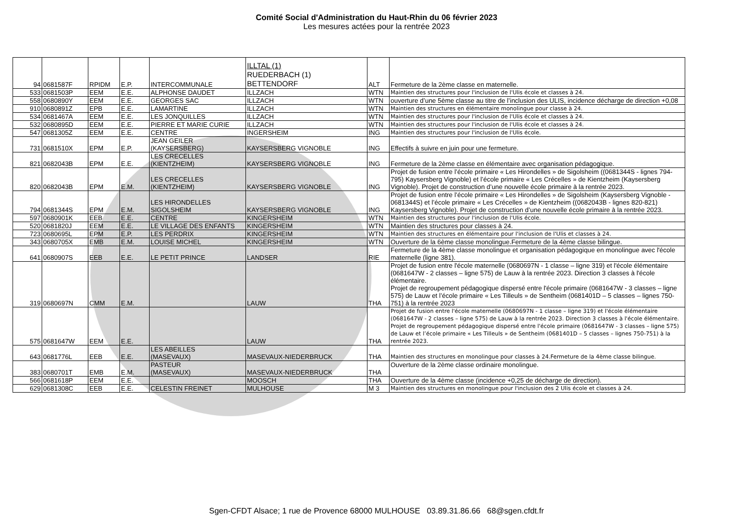Comité Social d'Administration du Haut-Rhin du 06 février 2023
Les mesures actées pour la rentrée 2023
| 94 | 0681587F | RPIDM | E.P. | INTERCOMMUNALE | ILLTAL (1) RUEDERBACH (1) BETTENDORF | ALT | Fermeture de la 2ème classe en maternelle. |
| 533 | 0681503P | EEM | E.E. | ALPHONSE DAUDET | ILLZACH | WTN | Maintien des structures pour l'inclusion de l'Ulis école et classes à 24. |
| 558 | 0680890Y | EEM | E.E. | GEORGES SAC | ILLZACH | WTN | ouverture d’une 5ème classe au titre de l’inclusion des ULIS, incidence décharge de direction +0,08 |
| 910 | 0680891Z | EPB | E.E. | LAMARTINE | ILLZACH | WTN | Maintien des structures en élémentaire monolingue pour classe à 24. |
| 534 | 0681467A | EEM | E.E. | LES JONQUILLES | ILLZACH | WTN | Maintien des structures pour l'inclusion de l'Ulis école et classes à 24. |
| 532 | 0680895D | EEM | E.E. | PIERRE ET MARIE CURIE | ILLZACH | WTN | Maintien des structures pour l'inclusion de l'Ulis école et classes à 24. |
| 547 | 0681305Z | EEM | E.E. | CENTRE | INGERSHEIM | ING | Maintien des structures pour l'inclusion de l'Ulis école. |
| 731 | 0681510X | EPM | E.P. | JEAN GEILER (KAYSERSBERG) | KAYSERSBERG VIGNOBLE | ING | Effectifs à suivre en juin pour une fermeture. |
| 821 | 0682043B | EPM | E.E. | LES CRECELLES (KIENTZHEIM) | KAYSERSBERG VIGNOBLE | ING | Fermeture de la 2ème classe en élémentaire avec organisation pédagogique. |
| 820 | 0682043B | EPM | E.M. | LES CRECELLES (KIENTZHEIM) | KAYSERSBERG VIGNOBLE | ING | Projet de fusion entre l’école primaire « Les Hirondelles » de Sigolsheim ((0681344S - lignes 794-795) Kaysersberg Vignoble) et l’école primaire « Les Crécelles » de Kientzheim (Kaysersberg Vignoble). Projet de construction d’une nouvelle école primaire à la rentrée 2023. |
| 794 | 0681344S | EPM | E.M. | LES HIRONDELLES SIGOLSHEIM | KAYSERSBERG VIGNOBLE | ING | Projet de fusion entre l’école primaire « Les Hirondelles » de Sigolsheim (Kaysersberg Vignoble - 0681344S) et l’école primaire « Les Crécelles » de Kientzheim ((0682043B - lignes 820-821) Kaysersberg Vignoble). Projet de construction d’une nouvelle école primaire à la rentrée 2023. |
| 597 | 0680901K | EEB | E.E. | CENTRE | KINGERSHEIM | WTN | Maintien des structures pour l'inclusion de l'Ulis école. |
| 520 | 0681820J | EEM | E.E. | LE VILLAGE DES ENFANTS | KINGERSHEIM | WTN | Maintien des structures pour classes à 24. |
| 723 | 0680695L | EPM | E.P. | LES PERDRIX | KINGERSHEIM | WTN | Maintien des structures en élémentaire pour l'inclusion de l'Ulis et classes à 24. |
| 343 | 0680705X | EMB | E.M. | LOUISE MICHEL | KINGERSHEIM | WTN | Ouverture de la 6ème classe monolingue.Fermeture de la 4ème classe bilingue. |
| 641 | 0680907S | EEB | E.E. | LE PETIT PRINCE | LANDSER | RIE | Fermeture de la 4ème classe monolingue et organisation pédagogique en monolingue avec l'école maternelle (ligne 381). |
| 319 | 0680697N | CMM | E.M. | | LAUW | THA | Projet de fusion entre l'école maternelle (0680697N - 1 classe – ligne 319) et l'école élémentaire (0681647W - 2 classes – ligne 575) de Lauw à la rentrée 2023. Direction 3 classes à l'école élémentaire. Projet de regroupement pédagogique dispersé entre l'école primaire (0681647W - 3 classes – ligne 575) de Lauw et l’école primaire « Les Tilleuls » de Sentheim (0681401D – 5 classes – lignes 750-751) à la rentrée 2023 |
| 575 | 0681647W | EEM | E.E. | | LAUW | THA | Projet de fusion entre l'école maternelle (0680697N - 1 classe – ligne 319) et l'école élémentaire (0681647W - 2 classes – ligne 575) de Lauw à la rentrée 2023. Direction 3 classes à l'école élémentaire. Projet de regroupement pédagogique dispersé entre l'école primaire (0681647W - 3 classes – ligne 575) de Lauw et l’école primaire « Les Tilleuls » de Sentheim (0681401D – 5 classes – lignes 750-751) à la rentrée 2023. |
| 643 | 0681776L | EEB | E.E. | LES ABEILLES (MASEVAUX) | MASEVAUX-NIEDERBRUCK | THA | Maintien des structures en monolingue pour classes à 24.Fermeture de la 4ème classe bilingue. |
| 383 | 0680701T | EMB | E.M. | PASTEUR (MASEVAUX) | MASEVAUX-NIEDERBRUCK | THA | Ouverture de la 2ème classe ordinaire monolingue. |
| 566 | 0681618P | EEM | E.E. | | MOOSCH | THA | Ouverture de la 4ème classe (incidence +0,25 de décharge de direction). |
| 629 | 0681308C | EEB | E.E. | CELESTIN FREINET | MULHOUSE | M 3 | Maintien des structures en monolingue pour l'inclusion des 2 Ulis école et classes à 24. |
Sgen-CFDT Alsace; 1 rue de Provence 68000 MULHOUSE 03.89.31.86.66 68@sgen.cfdt.fr